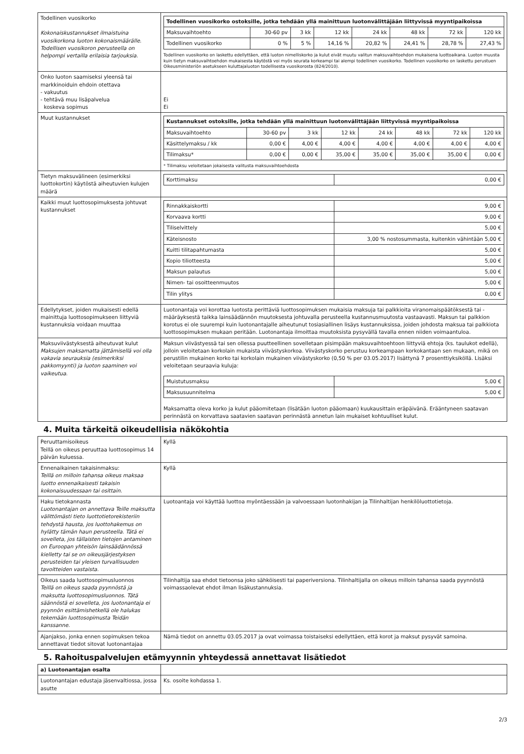| Todellinen vuosikorko Kokonaiskustannukset ilmaistuina vuosikorkona luoton kokonaismäärälle. Todellisen vuosikoron perusteella on helpompi vertailla erilaisia tarjouksia. | / Todellinen vuosikorko ostoksille, jotka tehdään yllä mainittuun luotonvälittäjään liittyvissä myyntipaikoissa / / / / / / / / / Maksuvaihtoehto / 30-60 pv / 3 kk / 12 kk / 24 kk / 48 kk / 72 kk / 120 kk / / Todellinen vuosikorko / 0 % / 5 % / 14,16 % / 20,82 % / 24,41 % / 28,78 % / 27,43 % / Todellinen vuosikorko on laskettu edellyttäen, että luoton nimelliskorko ja kulut eivät muutu valitun maksuvaihtoehdon mukaisena luottoaikana. Luoton muusta kuin tietyn maksuvaihtoehdon mukaisesta käytöstä voi myös seurata korkeampi tai alempi todellinen vuosikorko. Todellinen vuosikorko on laskettu perustuen Oikeusministeriön asetukseen kuluttajaluoton todellisesta vuosikorosta (824/2010). |
| Onko luoton saamiseksi yleensä tai markkinoiduin ehdoin otettava - vakuutus - tehtävä muu lisäpalvelua koskeva sopimus | Ei Ei |
| Muut kustannukset | / Kustannukset ostoksille, jotka tehdään yllä mainittuun luotonvälittäjään liittyvissä myyntipaikoissa / / / / / / / / / Maksuvaihtoehto / 30-60 pv / 3 kk / 12 kk / 24 kk / 48 kk / 72 kk / 120 kk / / Käsittelymaksu / kk / 0,00 € / 4,00 € / 4,00 € / 4,00 € / 4,00 € / 4,00 € / 4,00 € / / Tilimaksu* / 0,00 € / 0,00 € / 35,00 € / 35,00 € / 35,00 € / 35,00 € / 0,00 € / * Tilimaksu veloitetaan jokaisesta valitusta maksuvaihtoehdosta |
| Tietyn maksuvälineen (esimerkiksi luottokortin) käytöstä aiheutuvien kulujen määrä | / Korttimaksu / 0,00 € / |
| Kaikki muut luottosopimuksesta johtuvat kustannukset | / Rinnakkaiskortti / 9,00 € / / Korvaava kortti / 9,00 € / / Tiliselvittely / 5,00 € / / Käteisnosto / 3,00 % nostosummasta, kuitenkin vähintään 5,00 € / / Kuitti tilitapahtumasta / 5,00 € / / Kopio tiliotteesta / 5,00 € / / Maksun palautus / 5,00 € / / Nimen- tai osoitteenmuutos / 5,00 € / / Tilin ylitys / 0,00 € / |
| Edellytykset, joiden mukaisesti edellä mainittuja luottosopimukseen liittyviä kustannuksia voidaan muuttaa | Luotonantaja voi korottaa luotosta perittäviä luottosopimuksen mukaisia maksuja tai palkkioita viranomaispäätöksestä tai -määräyksestä taikka lainsäädännön muutoksesta johtuvalla perusteella kustannusmuutosta vastaavasti. Maksun tai palkkion korotus ei ole suurempi kuin luotonantajalle aiheutunut tosiasiallinen lisäys kustannuksissa, joiden johdosta maksua tai palkkiota luottosopimuksen mukaan peritään. Luotonantaja ilmoittaa muutoksista pysyvällä tavalla ennen niiden voimaantuloa. |
| Maksuviivästyksestä aiheutuvat kulut Maksujen maksamatta jättämisellä voi olla vakavia seurauksia (esimerkiksi pakkomyynti) ja luoton saaminen voi vaikeutua. | Maksun viivästyessä tai sen ollessa puutteellinen sovelletaan pisimpään maksuvaihtoehtoon liittyviä ehtoja (ks. taulukot edellä), jolloin veloitetaan korkolain mukaista viivästyskorkoa. Viivästyskorko perustuu korkeampaan korkokantaan sen mukaan, mikä on perustilin mukainen korko tai korkolain mukainen viivästyskorko (0,50 % per 03.05.2017) lisättynä 7 prosenttiyksiköllä. Lisäksi veloitetaan seuraavia kuluja: / Muistutusmaksu / 5,00 € / / Maksusuunnitelma / 5,00 € / Maksamatta oleva korko ja kulut pääomitetaan (lisätään luoton pääomaan) kuukausittain eräpäivänä. Erääntyneen saatavan perinnästä on korvattava saatavien saatavan perinnästä annetun lain mukaiset kohtuulliset kulut. |
4. Muita tärkeitä oikeudellisia näkökohtia
| Peruuttamisoikeus Teillä on oikeus peruuttaa luottosopimus 14 päivän kuluessa. | Kyllä |
| Ennenaikainen takaisinmaksu: Teillä on milloin tahansa oikeus maksaa luotto ennenaikaisesti takaisin kokonaisuudessaan tai osittain. | Kyllä |
| Haku tietokannasta Luotonantajan on annettava Teille maksutta välittömästi tieto luottotietorekisteriin tehdystä hausta, jos luottohakemus on hylätty tämän haun perusteella. Tätä ei sovelleta, jos tällaisten tietojen antaminen on Euroopan yhteisön lainsäädännössä kielletty tai se on oikeusjärjestyksen perusteiden tai yleisen turvallisuuden tavoitteiden vastaista. | Luotoantaja voi käyttää luottoa myöntäessään ja valvoessaan luotonhakijan ja Tilinhaltijan henkilöluottotietoja. |
| Oikeus saada luottosopimusluonnos Teillä on oikeus saada pyynnöstä ja maksutta luottosopimusluonnos. Tätä säännöstä ei sovelleta, jos luotonantaja ei pyynnön esittämishetkellä ole halukas tekemään luottosopimusta Teidän kanssanne. | Tilinhaltija saa ehdot tietoonsa joko sähköisesti tai paperiversiona. Tilinhaltijalla on oikeus milloin tahansa saada pyynnöstä voimassaolevat ehdot ilman lisäkustannuksia. |
| Ajanjakso, jonka ennen sopimuksen tekoa annettavat tiedot sitovat luotonantajaa | Nämä tiedot on annettu 03.05.2017 ja ovat voimassa toistaiseksi edellyttäen, että korot ja maksut pysyvät samoina. |
5. Rahoituspalvelujen etämyynnin yhteydessä annettavat lisätiedot
| a) Luotonantajan osalta | |
| Luotonantajan edustaja jäsenvaltiossa, jossa asutte | Ks. osoite kohdassa 1. |
2/3